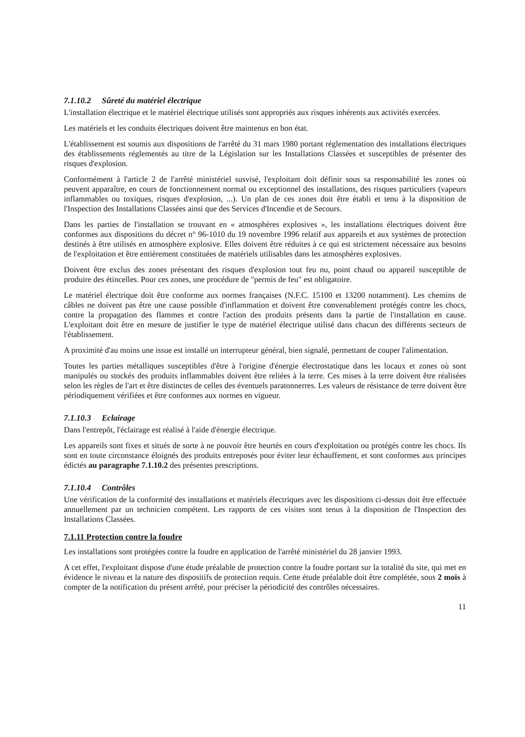7.1.10.2 Sûreté du matériel électrique
L'installation électrique et le matériel électrique utilisés sont appropriés aux risques inhérents aux activités exercées.
Les matériels et les conduits électriques doivent être maintenus en bon état.
L'établissement est soumis aux dispositions de l'arrêté du 31 mars 1980 portant réglementation des installations électriques des établissements réglementés au titre de la Législation sur les Installations Classées et susceptibles de présenter des risques d'explosion.
Conformément à l'article 2 de l'arrêté ministériel susvisé, l'exploitant doit définir sous sa responsabilité les zones où peuvent apparaître, en cours de fonctionnement normal ou exceptionnel des installations, des risques particuliers (vapeurs inflammables ou toxiques, risques d'explosion, ...). Un plan de ces zones doit être établi et tenu à la disposition de l'Inspection des Installations Classées ainsi que des Services d'Incendie et de Secours.
Dans les parties de l'installation se trouvant en « atmosphères explosives », les installations électriques doivent être conformes aux dispositions du décret n° 96-1010 du 19 novembre 1996 relatif aux appareils et aux systèmes de protection destinés à être utilisés en atmosphère explosive. Elles doivent être réduites à ce qui est strictement nécessaire aux besoins de l'exploitation et être entièrement constituées de matériels utilisables dans les atmosphères explosives.
Doivent être exclus des zones présentant des risques d'explosion tout feu nu, point chaud ou appareil susceptible de produire des étincelles. Pour ces zones, une procédure de "permis de feu" est obligatoire.
Le matériel électrique doit être conforme aux normes françaises (N.F.C. 15100 et 13200 notamment). Les chemins de câbles ne doivent pas être une cause possible d'inflammation et doivent être convenablement protégés contre les chocs, contre la propagation des flammes et contre l'action des produits présents dans la partie de l'installation en cause. L'exploitant doit être en mesure de justifier le type de matériel électrique utilisé dans chacun des différents secteurs de l'établissement.
A proximité d'au moins une issue est installé un interrupteur général, bien signalé, permettant de couper l'alimentation.
Toutes les parties métalliques susceptibles d'être à l'origine d'énergie électrostatique dans les locaux et zones où sont manipulés ou stockés des produits inflammables doivent être reliées à la terre. Ces mises à la terre doivent être réalisées selon les règles de l'art et être distinctes de celles des éventuels paratonnerres. Les valeurs de résistance de terre doivent être périodiquement vérifiées et être conformes aux normes en vigueur.
7.1.10.3 Eclairage
Dans l'entrepôt, l'éclairage est réalisé à l'aide d'énergie électrique.
Les appareils sont fixes et situés de sorte à ne pouvoir être heurtés en cours d'exploitation ou protégés contre les chocs. Ils sont en toute circonstance éloignés des produits entreposés pour éviter leur échauffement, et sont conformes aux principes édictés au paragraphe 7.1.10.2 des présentes prescriptions.
7.1.10.4 Contrôles
Une vérification de la conformité des installations et matériels électriques avec les dispositions ci-dessus doit être effectuée annuellement par un technicien compétent. Les rapports de ces visites sont tenus à la disposition de l'Inspection des Installations Classées.
7.1.11 Protection contre la foudre
Les installations sont protégées contre la foudre en application de l'arrêté ministériel du 28 janvier 1993.
A cet effet, l'exploitant dispose d'une étude préalable de protection contre la foudre portant sur la totalité du site, qui met en évidence le niveau et la nature des dispositifs de protection requis. Cette étude préalable doit être complétée, sous 2 mois à compter de la notification du présent arrêté, pour préciser la périodicité des contrôles nécessaires.
11